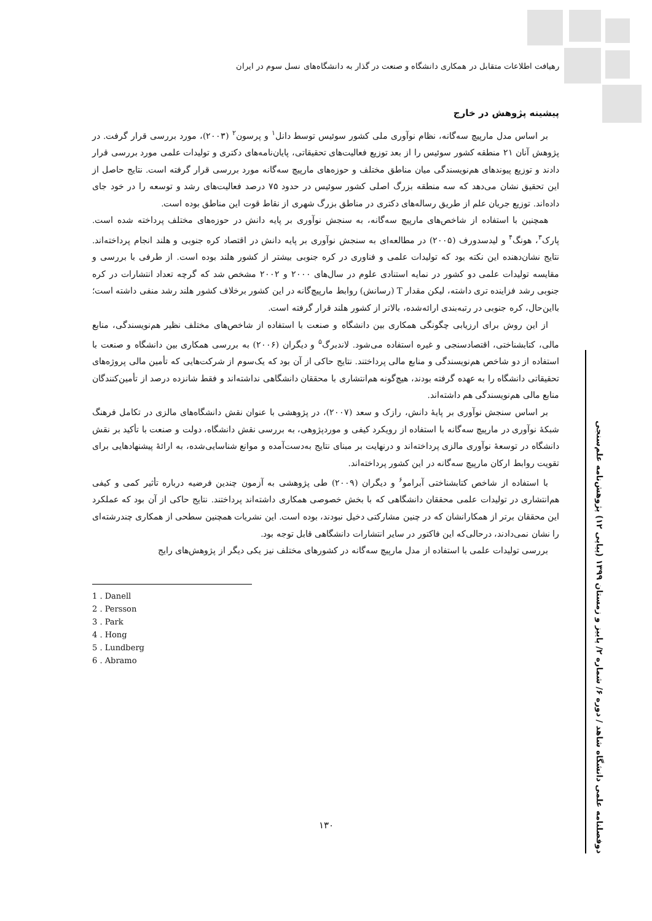رهیافت اطلاعات متقابل در همکاری دانشگاه و صنعت در گذار به دانشگاه‌های نسل سوم در ایران
پیشینه پژوهش در خارج
بر اساس مدل مارپیچ سه‌گانه، نظام نوآوری ملی کشور سوئیس توسط دانل<sup>۱</sup> و پرسون<sup>۲</sup> (۲۰۰۳)، مورد بررسی قرار گرفت. در پژوهش آنان ۲۱ منطقه کشور سوئیس را از بعد توزیع فعالیت‌های تحقیقاتی، پایان‌نامه‌های دکتری و تولیدات علمی مورد بررسی قرار دادند و توزیع پیوندهای هم‌نویسندگی میان مناطق مختلف و حوزه‌های مارپیچ سه‌گانه مورد بررسی قرار گرفته است. نتایج حاصل از این تحقیق نشان می‌دهد که سه منطقه بزرگ اصلی کشور سوئیس در حدود ۷۵ درصد فعالیت‌های رشد و توسعه را در خود جای داده‌اند. توزیع جریان علم از طریق رساله‌های دکتری در مناطق بزرگ شهری از نقاط قوت این مناطق بوده است.
همچنین با استفاده از شاخص‌های مارپیچ سه‌گانه، به سنجش نوآوری بر پایه دانش در حوزه‌های مختلف پرداخته شده است. پارک<sup>۳</sup>، هونگ<sup>۴</sup> و لیدسدورف (۲۰۰۵) در مطالعه‌ای به سنجش نوآوری بر پایه دانش در اقتصاد کره جنوبی و هلند انجام پرداخته‌اند. نتایج نشان‌دهنده این نکته بود که تولیدات علمی و فناوری در کره جنوبی بیشتر از کشور هلند بوده است. از طرفی با بررسی و مقایسه تولیدات علمی دو کشور در نمایه استنادی علوم در سال‌های ۲۰۰۰ و ۲۰۰۲ مشخص شد که گرچه تعداد انتشارات در کره جنوبی رشد فزاینده تری داشته، لیکن مقدار T (رسانش) روابط مارپیچ‌گانه در این کشور برخلاف کشور هلند رشد منفی داشته است؛ بااین‌حال، کره جنوبی در رتبه‌بندی ارائه‌شده، بالاتر از کشور هلند قرار گرفته است.
از این روش برای ارزیابی چگونگی همکاری بین دانشگاه و صنعت با استفاده از شاخص‌های مختلف نظیر هم‌نویسندگی، منابع مالی، کتابشناختی، اقتصادسنجی و غیره استفاده می‌شود. لاندبرگ<sup>۵</sup> و دیگران (۲۰۰۶) به بررسی همکاری بین دانشگاه و صنعت با استفاده از دو شاخص هم‌نویسندگی و منابع مالی پرداختند. نتایج حاکی از آن بود که یک‌سوم از شرکت‌هایی که تأمین مالی پروژه‌های تحقیقاتی دانشگاه را به عهده گرفته بودند، هیچ‌گونه هم‌انتشاری با محققان دانشگاهی نداشته‌اند و فقط شانزده درصد از تأمین‌کنندگان منابع مالی هم‌نویسندگی هم داشته‌اند.
بر اساس سنجش نوآوری بر پایهٔ دانش، رازک و سعد (۲۰۰۷)، در پژوهشی با عنوان نقش دانشگاه‌های مالزی در تکامل فرهنگ شبکهٔ نوآوری در مارپیچ سه‌گانه با استفاده از رویکرد کیفی و موردپژوهی، به بررسی نقش دانشگاه، دولت و صنعت با تأکید بر نقش دانشگاه در توسعهٔ نوآوری مالزی پرداخته‌اند و درنهایت بر مبنای نتایج به‌دست‌آمده و موانع شناسایی‌شده، به ارائهٔ پیشنهادهایی برای تقویت روابط ارکان مارپیچ سه‌گانه در این کشور پرداخته‌اند.
با استفاده از شاخص کتابشناختی آبرامو<sup>۶</sup> و دیگران (۲۰۰۹) طی پژوهشی به آزمون چندین فرضیه درباره تأثیر کمی و کیفی هم‌انتشاری در تولیدات علمی محققان دانشگاهی که با بخش خصوصی همکاری داشته‌اند پرداختند. نتایج حاکی از آن بود که عملکرد این محققان برتر از همکارانشان که در چنین مشارکتی دخیل نبودند، بوده است. این نشریات همچنین سطحی از همکاری چندرشته‌ای را نشان نمی‌دادند، درحالی‌که این فاکتور در سایر انتشارات دانشگاهی قابل توجه بود.
بررسی تولیدات علمی با استفاده از مدل مارپیچ سه‌گانه در کشورهای مختلف نیز یکی دیگر از پژوهش‌های رایج
1 . Danell
2 . Persson
3 . Park
4 . Hong
5 . Lundberg
6 . Abramo
دوفصلنامه علمی دانشگاه شاهد / دوره ۶/ شماره ۲/ پاییز و زمستان ۱۳۹۹ (پیاپی ۱۲) پژوهش‌نامه علم‌سنجی
۱۳۰